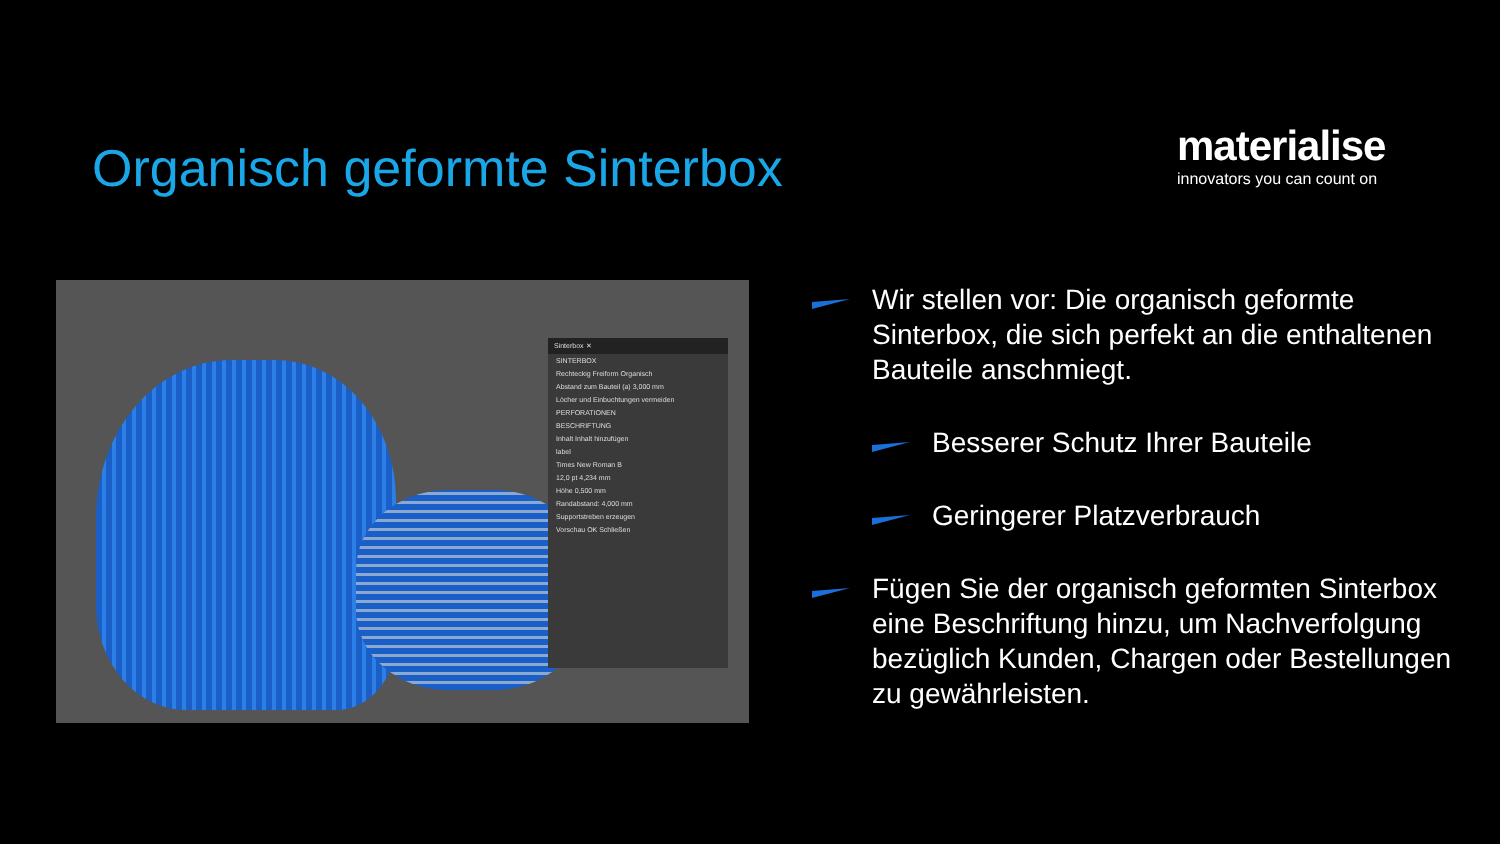Organisch geformte Sinterbox
materialise
innovators you can count on
Sinterbox ✕
SINTERBOX
Rechteckig Freiform Organisch
Abstand zum Bauteil (a) 3,000 mm
Löcher und Einbuchtungen vermeiden
PERFORATIONEN
BESCHRIFTUNG
Inhalt Inhalt hinzufügen
label
Times New Roman B
12,0 pt 4,234 mm
Höhe 0,500 mm
Randabstand: 4,000 mm
Supportstreben erzeugen
Vorschau OK Schließen
Wir stellen vor: Die organisch geformte Sinterbox, die sich perfekt an die enthaltenen Bauteile anschmiegt.
Besserer Schutz Ihrer Bauteile
Geringerer Platzverbrauch
Fügen Sie der organisch geformten Sinterbox eine Beschriftung hinzu, um Nachverfolgung bezüglich Kunden, Chargen oder Bestellungen zu gewährleisten.